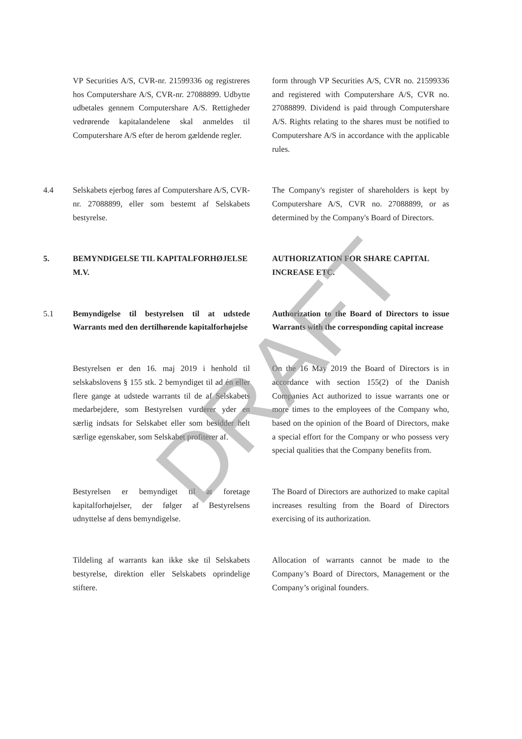VP Securities A/S, CVR-nr. 21599336 og registreres hos Computershare A/S, CVR-nr. 27088899. Udbytte udbetales gennem Computershare A/S. Rettigheder vedrørende kapitalandelene skal anmeldes til Computershare A/S efter de herom gældende regler.
form through VP Securities A/S, CVR no. 21599336 and registered with Computershare A/S, CVR no. 27088899. Dividend is paid through Computershare A/S. Rights relating to the shares must be notified to Computershare A/S in accordance with the applicable rules.
4.4
Selskabets ejerbog føres af Computershare A/S, CVR-nr. 27088899, eller som bestemt af Selskabets bestyrelse.
The Company's register of shareholders is kept by Computershare A/S, CVR no. 27088899, or as determined by the Company's Board of Directors.
5.
BEMYNDIGELSE TIL KAPITALFORHØJELSE M.V.
AUTHORIZATION FOR SHARE CAPITAL INCREASE ETC.
5.1
Bemyndigelse til bestyrelsen til at udstede Warrants med den dertilhørende kapitalforhøjelse
Authorization to the Board of Directors to issue Warrants with the corresponding capital increase
Bestyrelsen er den 16. maj 2019 i henhold til selskabslovens § 155 stk. 2 bemyndiget til ad én eller flere gange at udstede warrants til de af Selskabets medarbejdere, som Bestyrelsen vurderer yder en særlig indsats for Selskabet eller som besidder helt særlige egenskaber, som Selskabet profiterer af.
On the 16 May 2019 the Board of Directors is in accordance with section 155(2) of the Danish Companies Act authorized to issue warrants one or more times to the employees of the Company who, based on the opinion of the Board of Directors, make a special effort for the Company or who possess very special qualities that the Company benefits from.
Bestyrelsen er bemyndiget til at foretage kapitalforhøjelser, der følger af Bestyrelsens udnyttelse af dens bemyndigelse.
The Board of Directors are authorized to make capital increases resulting from the Board of Directors exercising of its authorization.
Tildeling af warrants kan ikke ske til Selskabets bestyrelse, direktion eller Selskabets oprindelige stiftere.
Allocation of warrants cannot be made to the Company’s Board of Directors, Management or the Company’s original founders.
DRAFT